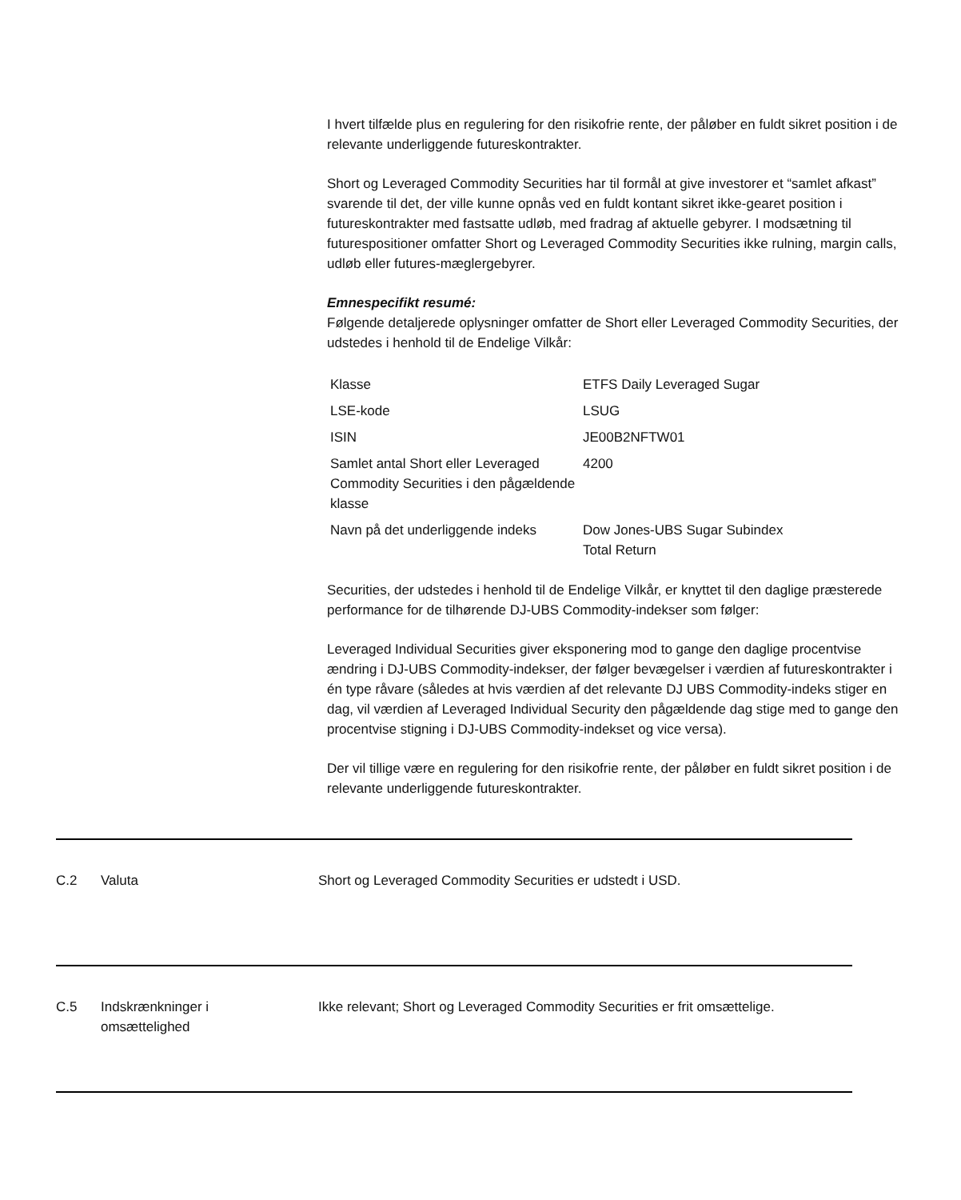I hvert tilfælde plus en regulering for den risikofrie rente, der påløber en fuldt sikret position i de relevante underliggende futureskontrakter.
Short og Leveraged Commodity Securities har til formål at give investorer et “samlet afkast” svarende til det, der ville kunne opnås ved en fuldt kontant sikret ikke-gearet position i futureskontrakter med fastsatte udløb, med fradrag af aktuelle gebyrer. I modsætning til futurespositioner omfatter Short og Leveraged Commodity Securities ikke rulning, margin calls, udløb eller futures-mæglergebyrer.
Emnespecifikt resumé:
Følgende detaljerede oplysninger omfatter de Short eller Leveraged Commodity Securities, der udstedes i henhold til de Endelige Vilkår:
| Klasse | ETFS Daily Leveraged Sugar |
| LSE-kode | LSUG |
| ISIN | JE00B2NFTW01 |
| Samlet antal Short eller Leveraged Commodity Securities i den pågældende klasse | 4200 |
| Navn på det underliggende indeks | Dow Jones-UBS Sugar Subindex Total Return |
Securities, der udstedes i henhold til de Endelige Vilkår, er knyttet til den daglige præsterede performance for de tilhørende DJ-UBS Commodity-indekser som følger:
Leveraged Individual Securities giver eksponering mod to gange den daglige procentvise ændring i DJ-UBS Commodity-indekser, der følger bevægelser i værdien af futureskontrakter i én type råvare (således at hvis værdien af det relevante DJ UBS Commodity-indeks stiger en dag, vil værdien af Leveraged Individual Security den pågældende dag stige med to gange den procentvise stigning i DJ-UBS Commodity-indekset og vice versa).
Der vil tillige være en regulering for den risikofrie rente, der påløber en fuldt sikret position i de relevante underliggende futureskontrakter.
C.2 Valuta Short og Leveraged Commodity Securities er udstedt i USD.
C.5 Indskrænkninger i
omsættelighed
Ikke relevant; Short og Leveraged Commodity Securities er frit omsættelige.